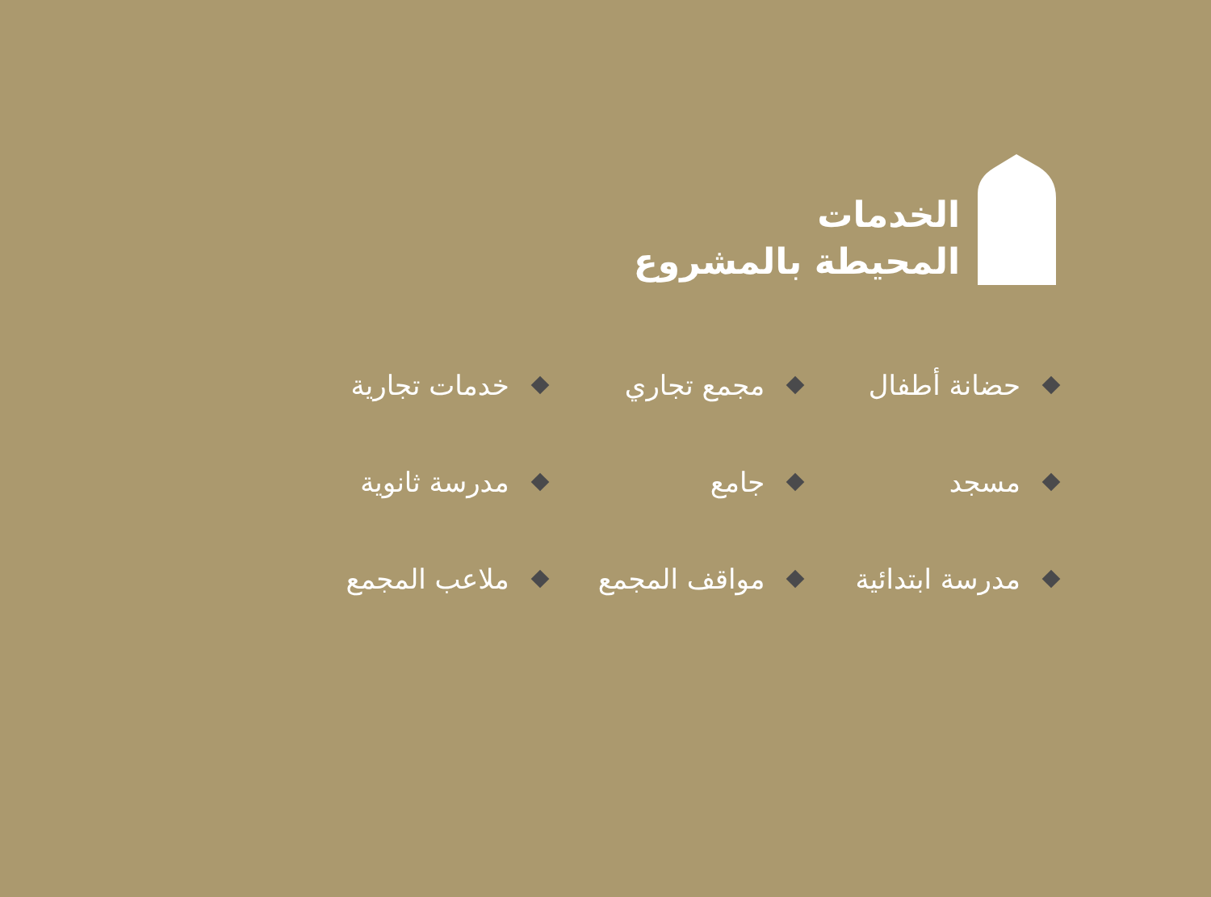الخدمات
المحيطة بالمشروع
حضانة أطفال
مجمع تجاري
خدمات تجارية
مسجد
جامع
مدرسة ثانوية
مدرسة ابتدائية
مواقف المجمع
ملاعب المجمع